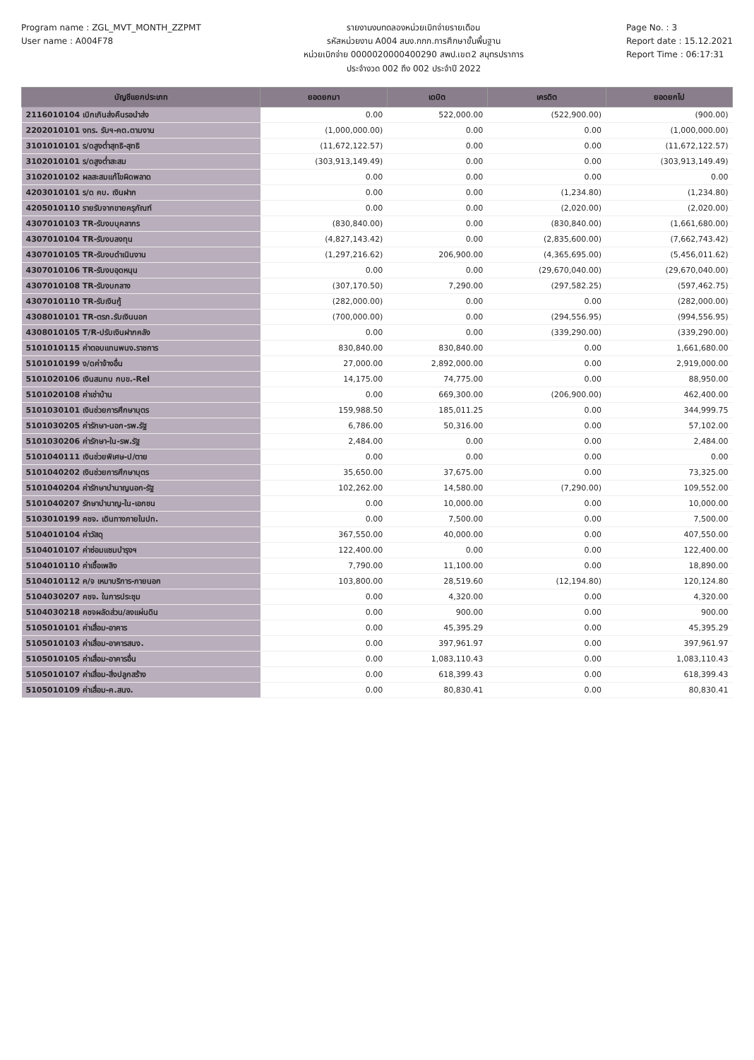Program name : ZGL_MVT_MONTH_ZZPMT
User name : A004F78
รายงานงบทดลองหน่วยเบิกจ่ายรายเดือน
รหัสหน่วยงาน A004 สนง.กกก.การศึกษาขั้นพื้นฐาน
หน่วยเบิกจ่าย 0000020000400290 สพป.เขต2 สมุทรปราการ
ประจำงวด 002 ถึง 002 ประจำปี 2022
Page No. : 3
Report date : 15.12.2021
Report Time : 06:17:31
| บัญชีแยกประเภท | ยอดยกมา | เดบิต | เครดิต | ยอดยกไป |
| --- | --- | --- | --- | --- |
| 2116010104 เบิกเกินส่งคืนรอนำส่ง | 0.00 | 522,000.00 | (522,900.00) | (900.00) |
| 2202010101 งทร. รับฯ-คต.ตามงาน | (1,000,000.00) | 0.00 | 0.00 | (1,000,000.00) |
| 3101010101 ร/ดสูงต่ำสุทธิ-สุทธิ | (11,672,122.57) | 0.00 | 0.00 | (11,672,122.57) |
| 3102010101 ร/ดสูงต่ำสะสม | (303,913,149.49) | 0.00 | 0.00 | (303,913,149.49) |
| 3102010102 ผลสะสมแก้ไขผิดพลาด | 0.00 | 0.00 | 0.00 | 0.00 |
| 4203010101 ร/ด คบ. เงินฝาก | 0.00 | 0.00 | (1,234.80) | (1,234.80) |
| 4205010110 รายรับจากขายครุภัณฑ์ | 0.00 | 0.00 | (2,020.00) | (2,020.00) |
| 4307010103 TR-รับงบบุคลากร | (830,840.00) | 0.00 | (830,840.00) | (1,661,680.00) |
| 4307010104 TR-รับงบลงทุน | (4,827,143.42) | 0.00 | (2,835,600.00) | (7,662,743.42) |
| 4307010105 TR-รับงบดำเนินงาน | (1,297,216.62) | 206,900.00 | (4,365,695.00) | (5,456,011.62) |
| 4307010106 TR-รับงบอุดหนุน | 0.00 | 0.00 | (29,670,040.00) | (29,670,040.00) |
| 4307010108 TR-รับงบกลาง | (307,170.50) | 7,290.00 | (297,582.25) | (597,462.75) |
| 4307010110 TR-รับเงินกู้ | (282,000.00) | 0.00 | 0.00 | (282,000.00) |
| 4308010101 TR-ตรภ.รับเงินนอก | (700,000.00) | 0.00 | (294,556.95) | (994,556.95) |
| 4308010105 T/R-ปรับเงินฝากคลัง | 0.00 | 0.00 | (339,290.00) | (339,290.00) |
| 5101010115 ค่าตอบแทนพนง.ราชการ | 830,840.00 | 830,840.00 | 0.00 | 1,661,680.00 |
| 5101010199 ง/ดค่าจ้างอื่น | 27,000.00 | 2,892,000.00 | 0.00 | 2,919,000.00 |
| 5101020106 เงินสมทบ กบข.-Rel | 14,175.00 | 74,775.00 | 0.00 | 88,950.00 |
| 5101020108 ค่าเช่าบ้าน | 0.00 | 669,300.00 | (206,900.00) | 462,400.00 |
| 5101030101 เงินช่วยการศึกษาบุตร | 159,988.50 | 185,011.25 | 0.00 | 344,999.75 |
| 5101030205 ค่ารักษา-นอก-รพ.รัฐ | 6,786.00 | 50,316.00 | 0.00 | 57,102.00 |
| 5101030206 ค่ารักษา-ใน-รพ.รัฐ | 2,484.00 | 0.00 | 0.00 | 2,484.00 |
| 5101040111 เงินช่วยพิเศษ-ป/ตาย | 0.00 | 0.00 | 0.00 | 0.00 |
| 5101040202 เงินช่วยการศึกษาบุตร | 35,650.00 | 37,675.00 | 0.00 | 73,325.00 |
| 5101040204 ค่ารักษาบำนาญนอก-รัฐ | 102,262.00 | 14,580.00 | (7,290.00) | 109,552.00 |
| 5101040207 รักษาบำนาญ-ใน-เอกชน | 0.00 | 10,000.00 | 0.00 | 10,000.00 |
| 5103010199 คชจ. เดินทางภายในปท. | 0.00 | 7,500.00 | 0.00 | 7,500.00 |
| 5104010104 ค่าวัสดุ | 367,550.00 | 40,000.00 | 0.00 | 407,550.00 |
| 5104010107 ค่าซ่อมแซมบำรุงฯ | 122,400.00 | 0.00 | 0.00 | 122,400.00 |
| 5104010110 ค่าเชื้อเพลิง | 7,790.00 | 11,100.00 | 0.00 | 18,890.00 |
| 5104010112 ค/จ เหมาบริการ-ภายนอก | 103,800.00 | 28,519.60 | (12,194.80) | 120,124.80 |
| 5104030207 คชจ. ในการประชุม | 0.00 | 4,320.00 | 0.00 | 4,320.00 |
| 5104030218 คชจผลัดส่วน/ลงแผ่นดิน | 0.00 | 900.00 | 0.00 | 900.00 |
| 5105010101 ค่าเสื่อม-อาคาร | 0.00 | 45,395.29 | 0.00 | 45,395.29 |
| 5105010103 ค่าเสื่อม-อาคารสนง. | 0.00 | 397,961.97 | 0.00 | 397,961.97 |
| 5105010105 ค่าเสื่อม-อาคารอื่น | 0.00 | 1,083,110.43 | 0.00 | 1,083,110.43 |
| 5105010107 ค่าเสื่อม-สิ่งปลูกสร้าง | 0.00 | 618,399.43 | 0.00 | 618,399.43 |
| 5105010109 ค่าเสื่อม-ค.สนง. | 0.00 | 80,830.41 | 0.00 | 80,830.41 |